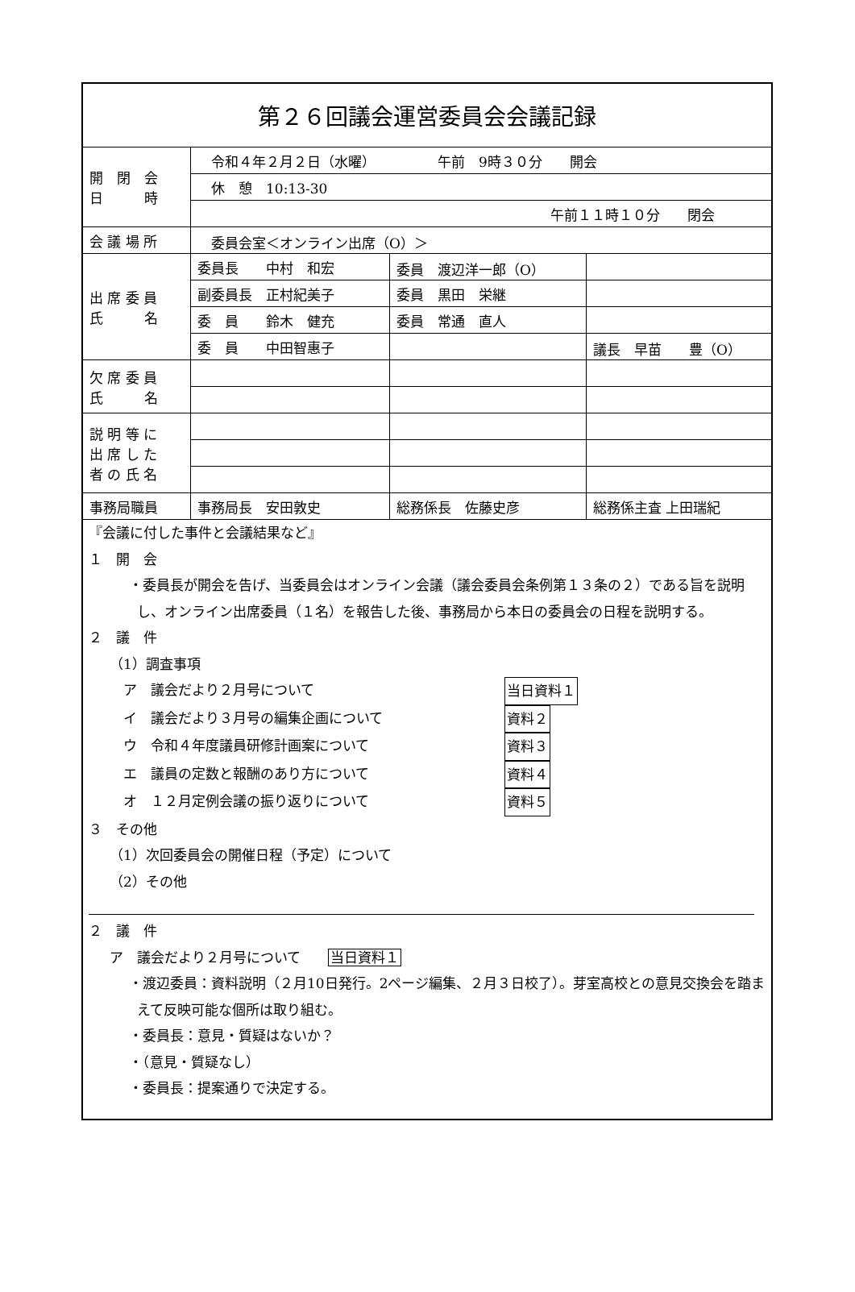| 第２６回議会運営委員会会議記録 | | | |
| 開 閉 会 日 時 | 令和４年２月２日（水曜） 午前 9時３０分 開会 | | |
| | 休 憩 10:13-30 | | |
| | 午前１１時１０分 閉会 | | |
| 会 議 場 所 | 委員会室＜オンライン出席（O）＞ | | |
| 出 席 委 員 氏 名 | 委員長 中村 和宏 | 委員 渡辺洋一郎（O） | |
| | 副委員長 正村紀美子 | 委員 黒田 栄継 | |
| | 委 員 鈴木 健充 | 委員 常通 直人 | |
| | 委 員 中田智惠子 | | 議長 早苗 豊（O） |
| 欠 席 委 員 氏 名 | | | |
| 説 明 等 に 出 席 し た 者 の 氏 名 | | | |
| 事務局職員 | 事務局長 安田敦史 | 総務係長 佐藤史彦 | 総務係主査 上田瑞紀 |
『会議に付した事件と会議結果など』
１　開　会
・委員長が開会を告げ、当委員会はオンライン会議（議会委員会条例第１３条の２）である旨を説明し、オンライン出席委員（１名）を報告した後、事務局から本日の委員会の日程を説明する。
２　議　件
（1）調査事項
　ア　議会だより２月号について 当日資料１
　イ　議会だより３月号の編集企画について 資料２
　ウ　令和４年度議員研修計画案について 資料３
　エ　議員の定数と報酬のあり方について 資料４
　オ　１２月定例会議の振り返りについて 資料５
３　その他
（1）次回委員会の開催日程（予定）について
（2）その他
２　議　件
ア　議会だより２月号について　　当日資料１
・渡辺委員：資料説明（２月10日発行。2ページ編集、２月３日校了）。芽室高校との意見交換会を踏まえて反映可能な個所は取り組む。
・委員長：意見・質疑はないか？
・（意見・質疑なし）
・委員長：提案通りで決定する。